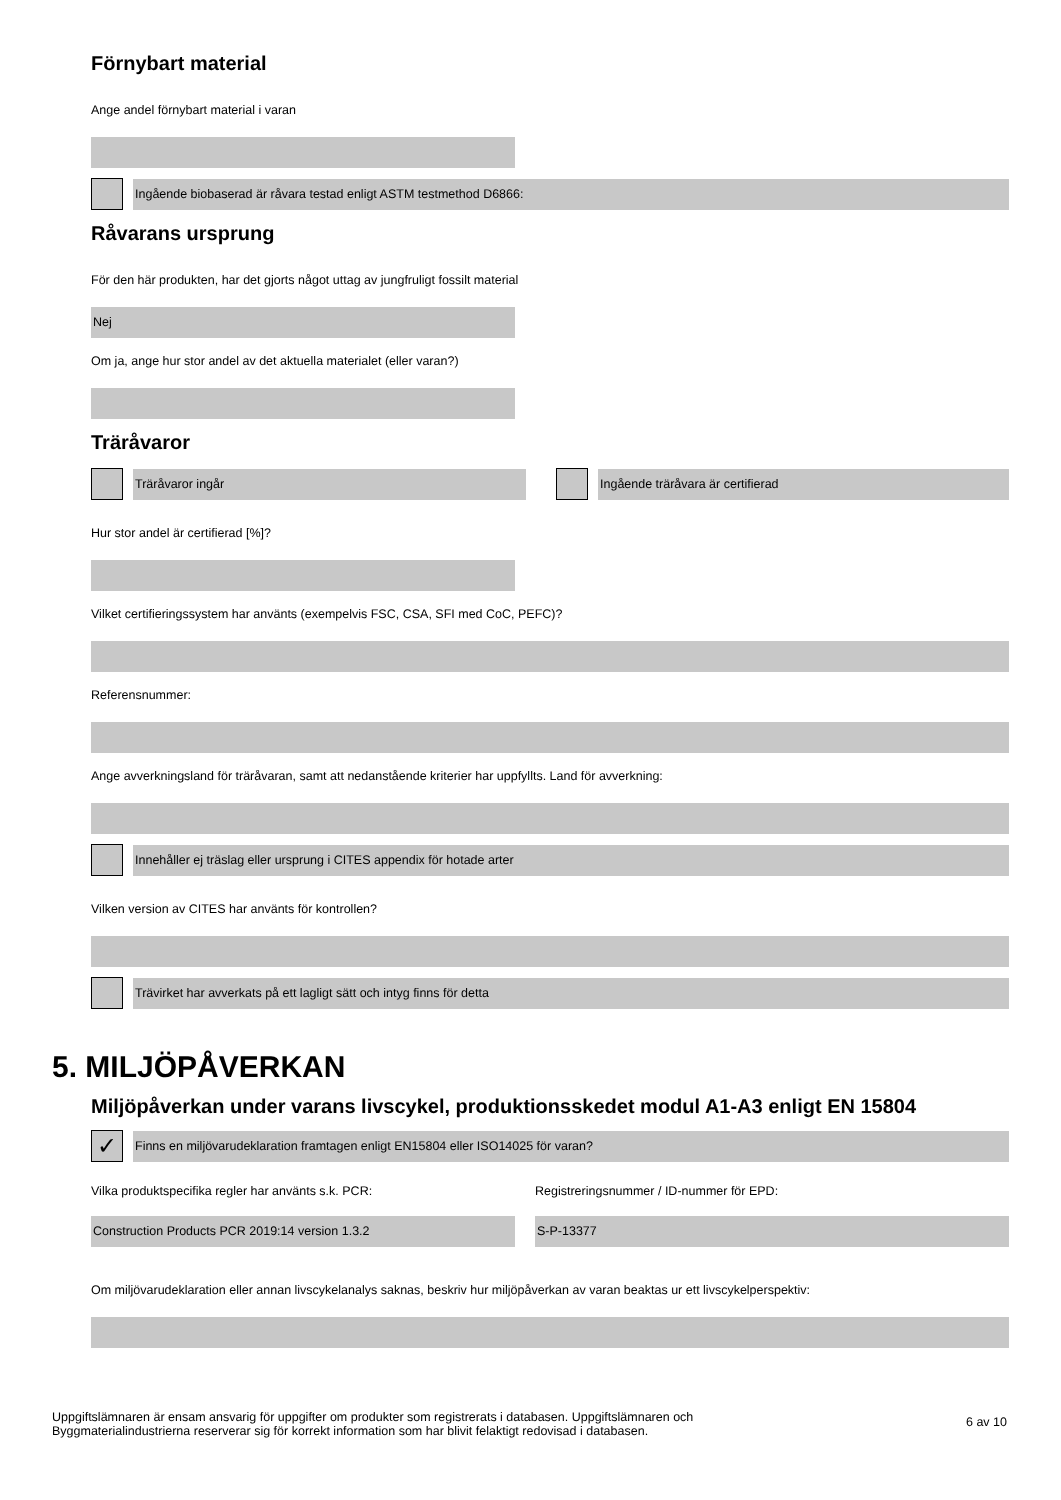Förnybart material
Ange andel förnybart material i varan
Ingående biobaserad är råvara testad enligt ASTM testmethod D6866:
Råvarans ursprung
För den här produkten, har det gjorts något uttag av jungfruligt fossilt material
Nej
Om ja, ange hur stor andel av det aktuella materialet (eller varan?)
Träråvaror
Träråvaror ingår Ingående träråvara är certifierad
Hur stor andel är certifierad [%]?
Vilket certifieringssystem har använts (exempelvis FSC, CSA, SFI med CoC, PEFC)?
Referensnummer:
Ange avverkningsland för träråvaran, samt att nedanstående kriterier har uppfyllts. Land för avverkning:
Innehåller ej träslag eller ursprung i CITES appendix för hotade arter
Vilken version av CITES har använts för kontrollen?
Trävirket har avverkats på ett lagligt sätt och intyg finns för detta
5. MILJÖPÅVERKAN
Miljöpåverkan under varans livscykel, produktionsskedet modul A1-A3 enligt EN 15804
✓
Finns en miljövarudeklaration framtagen enligt EN15804 eller ISO14025 för varan?
Vilka produktspecifika regler har använts s.k. PCR:
Construction Products PCR 2019:14 version 1.3.2
Registreringsnummer / ID-nummer för EPD:
S-P-13377
Om miljövarudeklaration eller annan livscykelanalys saknas, beskriv hur miljöpåverkan av varan beaktas ur ett livscykelperspektiv:
Uppgiftslämnaren är ensam ansvarig för uppgifter om produkter som registrerats i databasen. Uppgiftslämnaren och
Byggmaterialindustrierna reserverar sig för korrekt information som har blivit felaktigt redovisad i databasen.
6 av 10